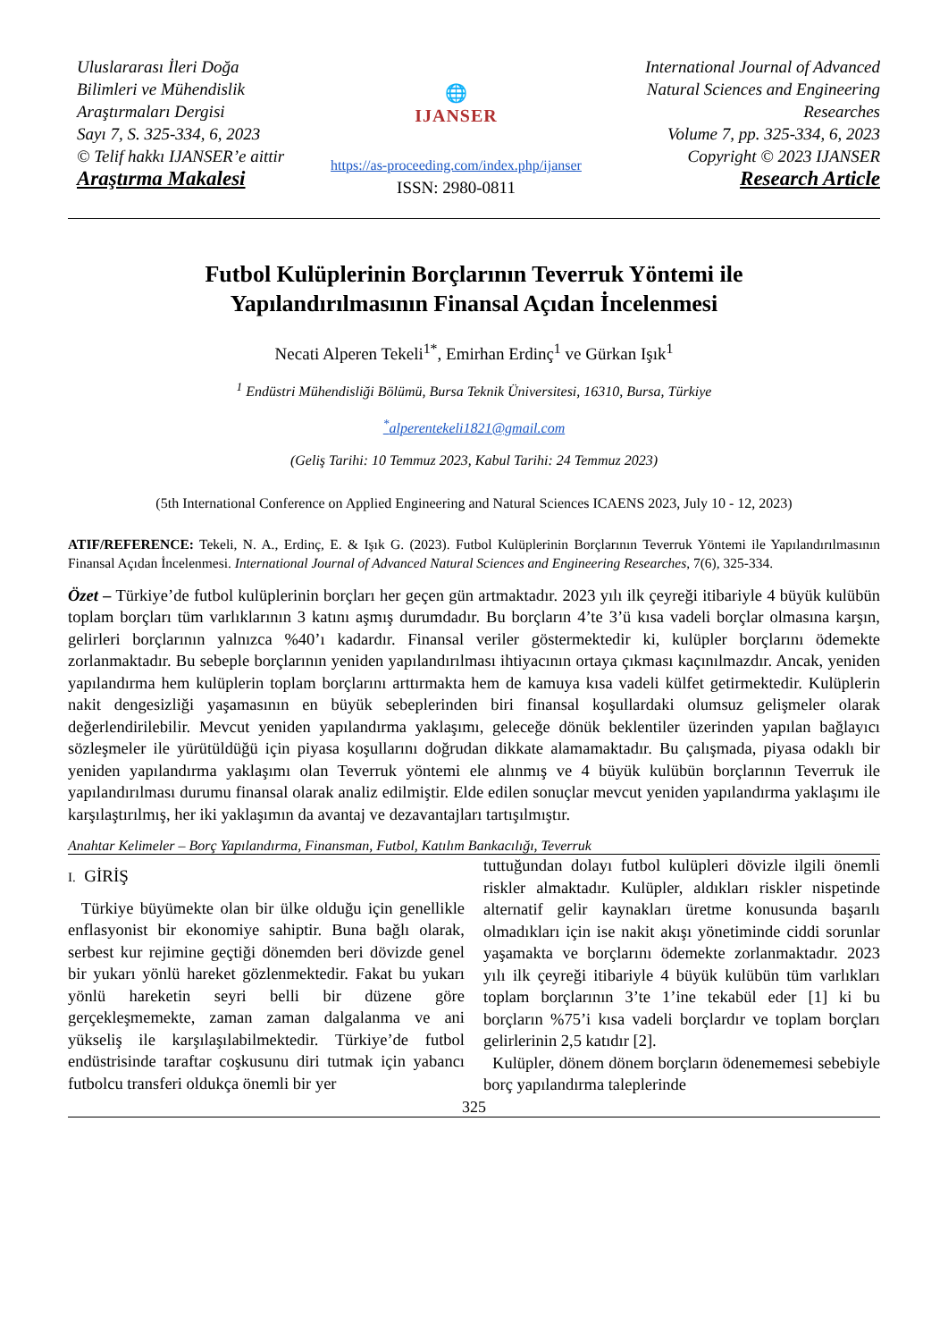Uluslararası İleri Doğa Bilimleri ve Mühendislik Araştırmaları Dergisi
Sayı 7, S. 325-334, 6, 2023
© Telif hakkı IJANSER’e aittir
Araştırma Makalesi
🌐
IJANSER
https://as-proceeding.com/index.php/ijanser
ISSN: 2980-0811
International Journal of Advanced Natural Sciences and Engineering Researches
Volume 7, pp. 325-334, 6, 2023
Copyright © 2023 IJANSER
Research Article
Futbol Kulüplerinin Borçlarının Teverruk Yöntemi ile
Yapılandırılmasının Finansal Açıdan İncelenmesi
Necati Alperen Tekeli<sup>1*</sup>, Emirhan Erdinç<sup>1</sup> ve Gürkan Işık<sup>1</sup>
<sup>1</sup> Endüstri Mühendisliği Bölümü, Bursa Teknik Üniversitesi, 16310, Bursa, Türkiye
<sup>*</sup> alperentekeli1821@gmail.com
(Geliş Tarihi: 10 Temmuz 2023, Kabul Tarihi: 24 Temmuz 2023)
(5th International Conference on Applied Engineering and Natural Sciences ICAENS 2023, July 10 - 12, 2023)
ATIF/REFERENCE: Tekeli, N. A., Erdinç, E. & Işık G. (2023). Futbol Kulüplerinin Borçlarının Teverruk Yöntemi ile Yapılandırılmasının Finansal Açıdan İncelenmesi. International Journal of Advanced Natural Sciences and Engineering Researches, 7(6), 325-334.
Özet – Türkiye’de futbol kulüplerinin borçları her geçen gün artmaktadır. 2023 yılı ilk çeyreği itibariyle 4 büyük kulübün toplam borçları tüm varlıklarının 3 katını aşmış durumdadır. Bu borçların 4’te 3’ü kısa vadeli borçlar olmasına karşın, gelirleri borçlarının yalnızca %40’ı kadardır. Finansal veriler göstermektedir ki, kulüpler borçlarını ödemekte zorlanmaktadır. Bu sebeple borçlarının yeniden yapılandırılması ihtiyacının ortaya çıkması kaçınılmazdır. Ancak, yeniden yapılandırma hem kulüplerin toplam borçlarını arttırmakta hem de kamuya kısa vadeli külfet getirmektedir. Kulüplerin nakit dengesizliği yaşamasının en büyük sebeplerinden biri finansal koşullardaki olumsuz gelişmeler olarak değerlendirilebilir. Mevcut yeniden yapılandırma yaklaşımı, geleceğe dönük beklentiler üzerinden yapılan bağlayıcı sözleşmeler ile yürütüldüğü için piyasa koşullarını doğrudan dikkate alamamaktadır. Bu çalışmada, piyasa odaklı bir yeniden yapılandırma yaklaşımı olan Teverruk yöntemi ele alınmış ve 4 büyük kulübün borçlarının Teverruk ile yapılandırılması durumu finansal olarak analiz edilmiştir. Elde edilen sonuçlar mevcut yeniden yapılandırma yaklaşımı ile karşılaştırılmış, her iki yaklaşımın da avantaj ve dezavantajları tartışılmıştır.
Anahtar Kelimeler – Borç Yapılandırma, Finansman, Futbol, Katılım Bankacılığı, Teverruk
I. GİRİŞ
Türkiye büyümekte olan bir ülke olduğu için genellikle enflasyonist bir ekonomiye sahiptir. Buna bağlı olarak, serbest kur rejimine geçtiği dönemden beri dövizde genel bir yukarı yönlü hareket gözlenmektedir. Fakat bu yukarı yönlü hareketin seyri belli bir düzene göre gerçekleşmemekte, zaman zaman dalgalanma ve ani yükseliş ile karşılaşılabilmektedir. Türkiye’de futbol endüstrisinde taraftar coşkusunu diri tutmak için yabancı futbolcu transferi oldukça önemli bir yer
tuttuğundan dolayı futbol kulüpleri dövizle ilgili önemli riskler almaktadır. Kulüpler, aldıkları riskler nispetinde alternatif gelir kaynakları üretme konusunda başarılı olmadıkları için ise nakit akışı yönetiminde ciddi sorunlar yaşamakta ve borçlarını ödemekte zorlanmaktadır. 2023 yılı ilk çeyreği itibariyle 4 büyük kulübün tüm varlıkları toplam borçlarının 3’te 1’ine tekabül eder [1] ki bu borçların %75’i kısa vadeli borçlardır ve toplam borçları gelirlerinin 2,5 katıdır [2].
Kulüpler, dönem dönem borçların ödenememesi sebebiyle borç yapılandırma taleplerinde
325